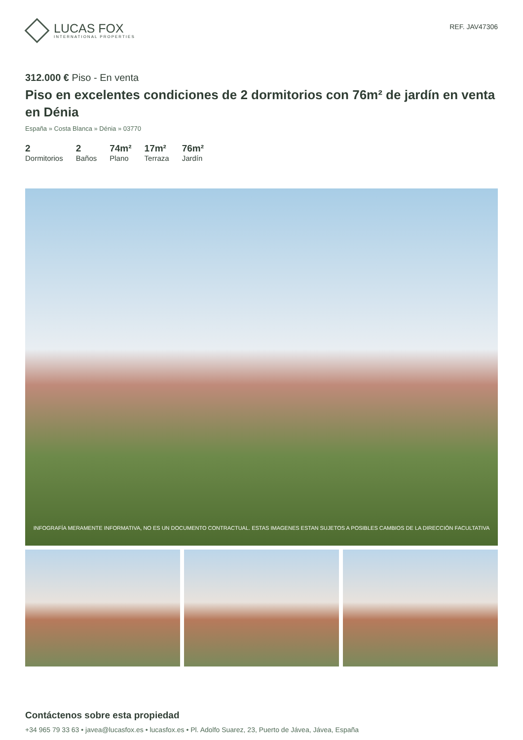LUCAS FOX
INTERNATIONAL PROPERTIES
REF. JAV47306
312.000 € Piso - En venta
Piso en excelentes condiciones de 2 dormitorios con 76m² de jardín en venta en Dénia
España » Costa Blanca » Dénia » 03770
2
Dormitorios
2
Baños
74m²
Plano
17m²
Terraza
76m²
Jardín
INFOGRAFÍA MERAMENTE INFORMATIVA, NO ES UN DOCUMENTO CONTRACTUAL. ESTAS IMAGENES ESTAN SUJETOS A POSIBLES CAMBIOS DE LA DIRECCIÓN FACULTATIVA
Contáctenos sobre esta propiedad
+34 965 79 33 63 • javea@lucasfox.es • lucasfox.es • Pl. Adolfo Suarez, 23, Puerto de Jávea, Jávea, España